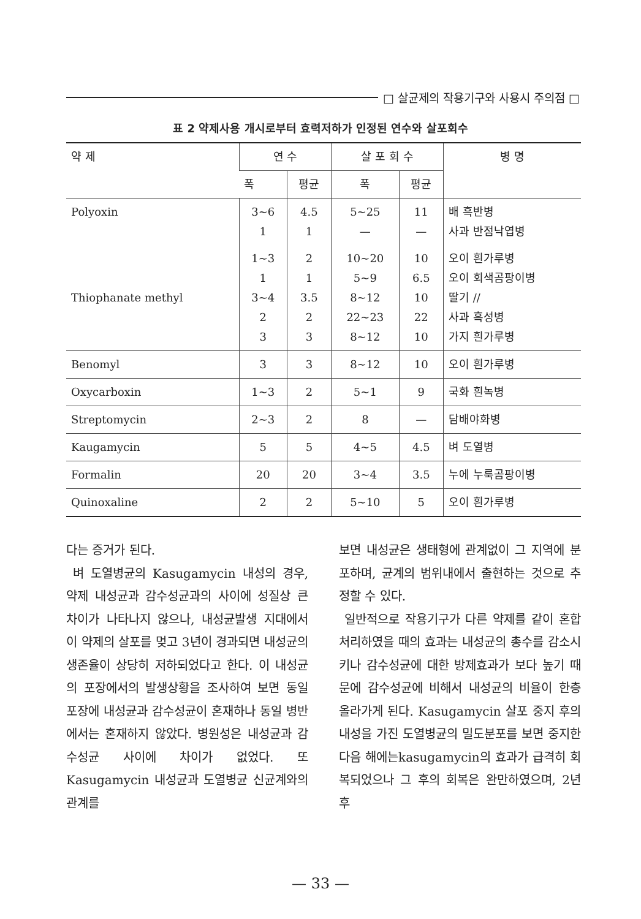□ 살균제의 작용기구와 사용시 주의점 □
표 2 약제사용 개시로부터 효력저하가 인정된 연수와 살포회수
| 약 제 | 연 수 | | 살 포 회 수 | | 병 명 |
| --- | --- | --- | --- | --- | --- |
| | 폭 | 평균 | 폭 | 평균 | |
| Polyoxin | 3~6 1 | 4.5 1 | 5~25 — | 11 — | 배 흑반병 사과 반점낙엽병 |
| Thiophanate methyl | 1~3 1 3~4 2 3 | 2 1 3.5 2 3 | 10~20 5~9 8~12 22~23 8~12 | 10 6.5 10 22 10 | 오이 흰가루병 오이 회색곰팡이병 딸기 // 사과 흑성병 가지 흰가루병 |
| Benomyl | 3 | 3 | 8~12 | 10 | 오이 흰가루병 |
| Oxycarboxin | 1~3 | 2 | 5~1 | 9 | 국화 흰녹병 |
| Streptomycin | 2~3 | 2 | 8 | — | 담배야화병 |
| Kaugamycin | 5 | 5 | 4~5 | 4.5 | 벼 도열병 |
| Formalin | 20 | 20 | 3~4 | 3.5 | 누에 누룩곰팡이병 |
| Quinoxaline | 2 | 2 | 5~10 | 5 | 오이 흰가루병 |
다는 증거가 된다.
벼 도열병균의 Kasugamycin 내성의 경우, 약제 내성균과 감수성균과의 사이에 성질상 큰 차이가 나타나지 않으나, 내성균발생 지대에서 이 약제의 살포를 멎고 3년이 경과되면 내성균의 생존율이 상당히 저하되었다고 한다. 이 내성균의 포장에서의 발생상황을 조사하여 보면 동일 포장에 내성균과 감수성균이 혼재하나 동일 병반에서는 혼재하지 않았다. 병원성은 내성균과 감수성균 사이에 차이가 없었다. 또 Kasugamycin 내성균과 도열병균 신균계와의 관계를
보면 내성균은 생태형에 관계없이 그 지역에 분포하며, 균계의 범위내에서 출현하는 것으로 추정할 수 있다.
일반적으로 작용기구가 다른 약제를 같이 혼합처리하였을 때의 효과는 내성균의 총수를 감소시키나 감수성균에 대한 방제효과가 보다 높기 때문에 감수성균에 비해서 내성균의 비율이 한층 올라가게 된다. Kasugamycin 살포 중지 후의 내성을 가진 도열병균의 밀도분포를 보면 중지한 다음 해에는kasugamycin의 효과가 급격히 회복되었으나 그 후의 회복은 완만하였으며, 2년 후
— 33 —